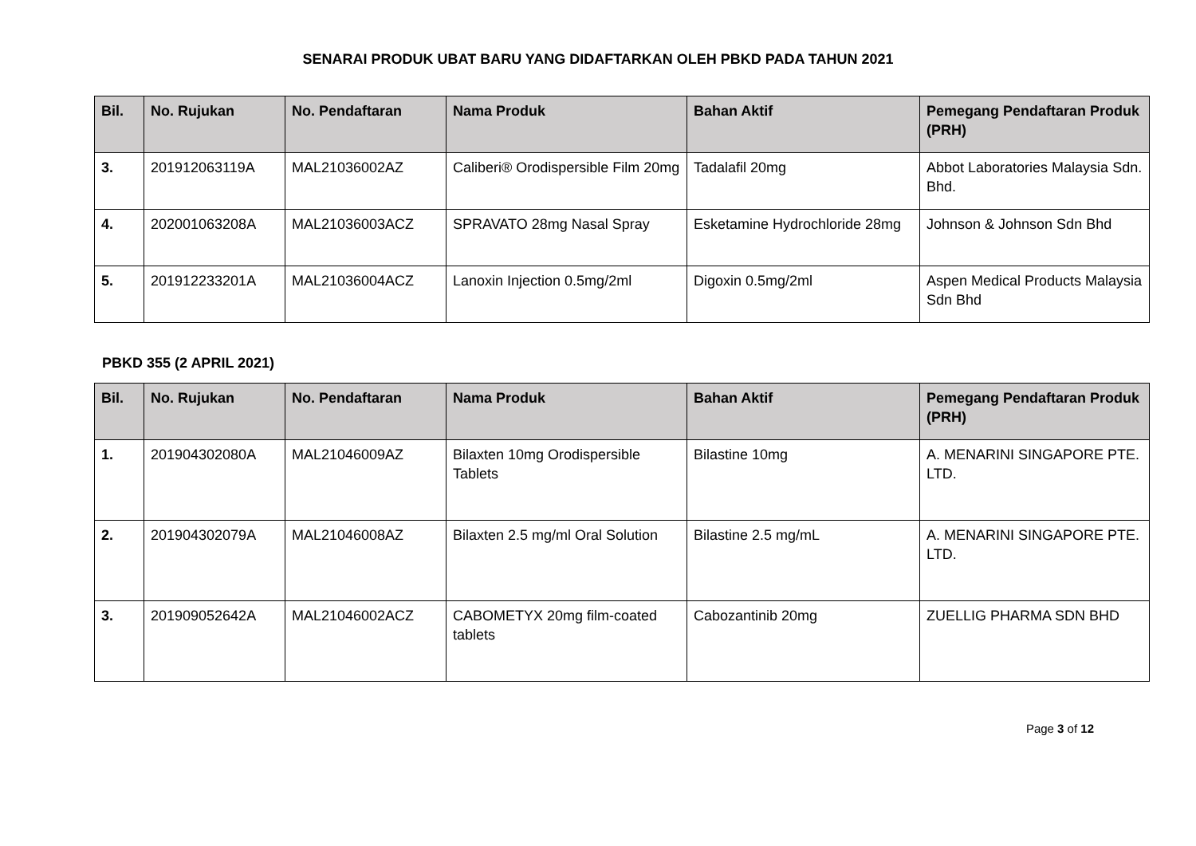SENARAI PRODUK UBAT BARU YANG DIDAFTARKAN OLEH PBKD PADA TAHUN 2021
| Bil. | No. Rujukan | No. Pendaftaran | Nama Produk | Bahan Aktif | Pemegang Pendaftaran Produk (PRH) |
| --- | --- | --- | --- | --- | --- |
| 3. | 201912063119A | MAL21036002AZ | Caliberi® Orodispersible Film 20mg | Tadalafil 20mg | Abbot Laboratories Malaysia Sdn. Bhd. |
| 4. | 202001063208A | MAL21036003ACZ | SPRAVATO 28mg Nasal Spray | Esketamine Hydrochloride 28mg | Johnson & Johnson Sdn Bhd |
| 5. | 201912233201A | MAL21036004ACZ | Lanoxin Injection 0.5mg/2ml | Digoxin 0.5mg/2ml | Aspen Medical Products Malaysia Sdn Bhd |
PBKD 355 (2 APRIL 2021)
| Bil. | No. Rujukan | No. Pendaftaran | Nama Produk | Bahan Aktif | Pemegang Pendaftaran Produk (PRH) |
| --- | --- | --- | --- | --- | --- |
| 1. | 201904302080A | MAL21046009AZ | Bilaxten 10mg Orodispersible Tablets | Bilastine 10mg | A. MENARINI SINGAPORE PTE. LTD. |
| 2. | 201904302079A | MAL21046008AZ | Bilaxten 2.5 mg/ml Oral Solution | Bilastine 2.5 mg/mL | A. MENARINI SINGAPORE PTE. LTD. |
| 3. | 201909052642A | MAL21046002ACZ | CABOMETYX 20mg film-coated tablets | Cabozantinib 20mg | ZUELLIG PHARMA SDN BHD |
Page 3 of 12